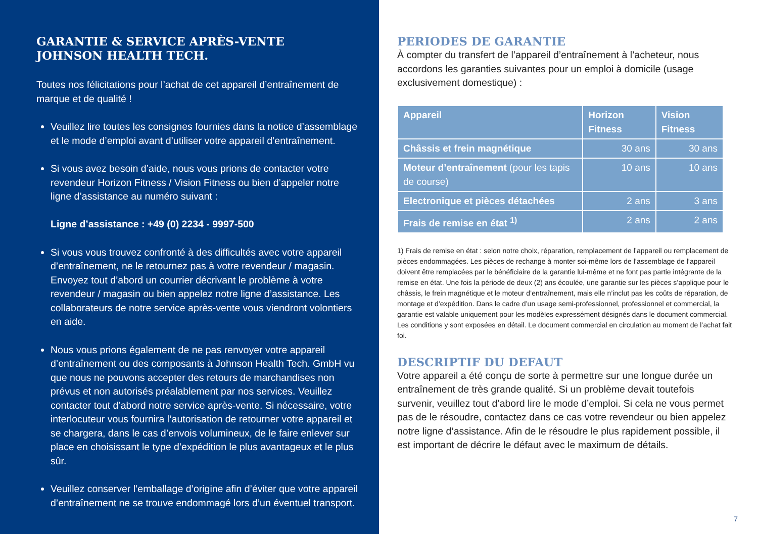GARANTIE & SERVICE APRÈS-VENTE
JOHNSON HEALTH TECH.
Toutes nos félicitations pour l’achat de cet appareil d’entraînement de marque et de qualité !
Veuillez lire toutes les consignes fournies dans la notice d’assemblage et le mode d’emploi avant d’utiliser votre appareil d’entraînement.
Si vous avez besoin d’aide, nous vous prions de contacter votre revendeur Horizon Fitness / Vision Fitness ou bien d’appeler notre ligne d’assistance au numéro suivant :
Ligne d’assistance : +49 (0) 2234 - 9997-500
Si vous vous trouvez confronté à des difficultés avec votre appareil d’entraînement, ne le retournez pas à votre revendeur / magasin. Envoyez tout d’abord un courrier décrivant le problème à votre revendeur / magasin ou bien appelez notre ligne d’assistance. Les collaborateurs de notre service après-vente vous viendront volontiers en aide.
Nous vous prions également de ne pas renvoyer votre appareil d’entraînement ou des composants à Johnson Health Tech. GmbH vu que nous ne pouvons accepter des retours de marchandises non prévus et non autorisés préalablement par nos services. Veuillez contacter tout d’abord notre service après-vente. Si nécessaire, votre interlocuteur vous fournira l’autorisation de retourner votre appareil et se chargera, dans le cas d’envois volumineux, de le faire enlever sur place en choisissant le type d’expédition le plus avantageux et le plus sûr.
Veuillez conserver l’emballage d’origine afin d’éviter que votre appareil d’entraînement ne se trouve endommagé lors d’un éventuel transport.
PERIODES DE GARANTIE
À compter du transfert de l’appareil d’entraînement à l’acheteur, nous accordons les garanties suivantes pour un emploi à domicile (usage exclusivement domestique) :
| Appareil | Horizon Fitness | Vision Fitness |
| --- | --- | --- |
| Châssis et frein magnétique | 30 ans | 30 ans |
| Moteur d’entraînement (pour les tapis de course) | 10 ans | 10 ans |
| Electronique et pièces détachées | 2 ans | 3 ans |
| Frais de remise en état <sup>1)</sup> | 2 ans | 2 ans |
1) Frais de remise en état : selon notre choix, réparation, remplacement de l’appareil ou remplacement de pièces endommagées. Les pièces de rechange à monter soi-même lors de l’assemblage de l’appareil doivent être remplacées par le bénéficiaire de la garantie lui-même et ne font pas partie intégrante de la remise en état. Une fois la période de deux (2) ans écoulée, une garantie sur les pièces s’applique pour le châssis, le frein magnétique et le moteur d’entraînement, mais elle n’inclut pas les coûts de réparation, de montage et d’expédition. Dans le cadre d’un usage semi-professionnel, professionnel et commercial, la garantie est valable uniquement pour les modèles expressément désignés dans le document commercial. Les conditions y sont exposées en détail. Le document commercial en circulation au moment de l’achat fait foi.
DESCRIPTIF DU DEFAUT
Votre appareil a été conçu de sorte à permettre sur une longue durée un entraînement de très grande qualité. Si un problème devait toutefois survenir, veuillez tout d’abord lire le mode d’emploi. Si cela ne vous permet pas de le résoudre, contactez dans ce cas votre revendeur ou bien appelez notre ligne d’assistance. Afin de le résoudre le plus rapidement possible, il est important de décrire le défaut avec le maximum de détails.
7